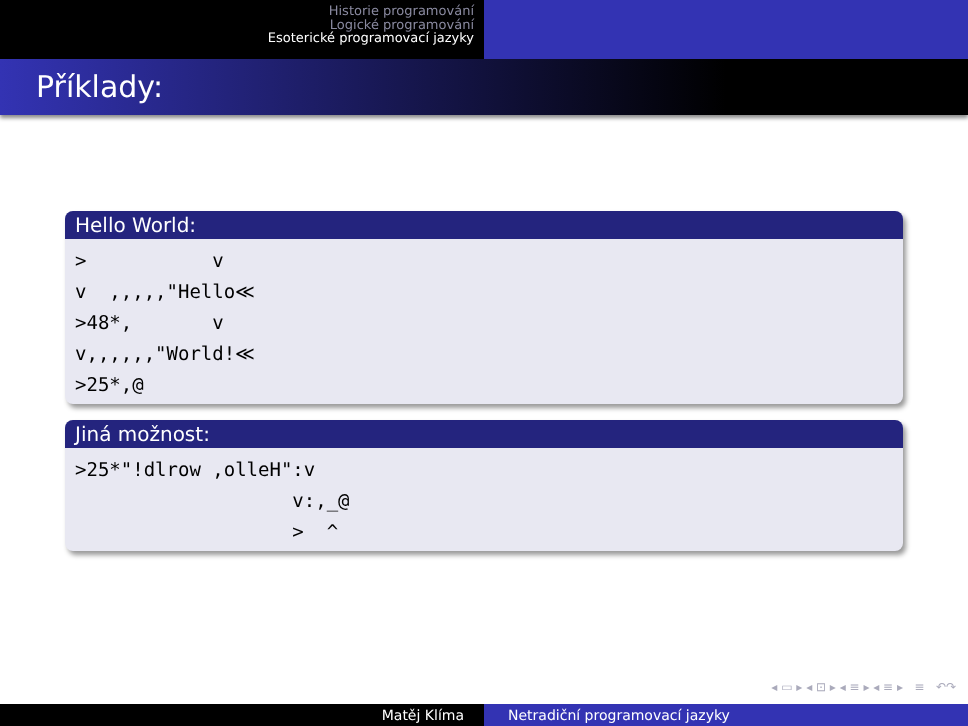Historie programování
Logické programování
Esoterické programovací jazyky
Příklady:
Hello World:
>           v
v  ,,,,,"Hello≪
>48*,       v
v,,,,,,"World!≪
>25*,@
Jiná možnost:
>25*"!dlrow ,olleH":v
                   v:,_@
                   >  ^
◂ ▭ ▸ ◂ ⊡ ▸ ◂ ≡ ▸ ◂ ≡ ▸ ≡ ↶↷
Matěj Klíma Netradiční programovací jazyky